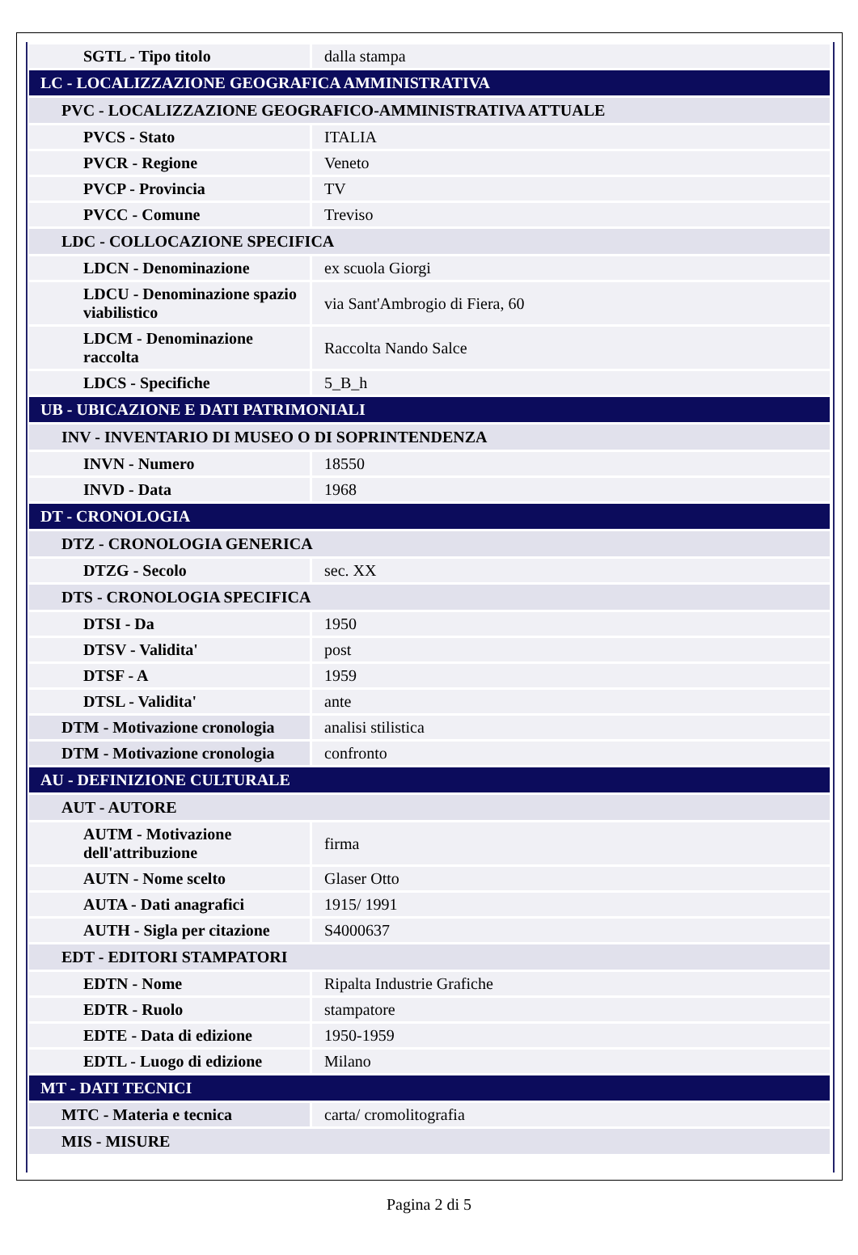| SGTL - Tipo titolo | dalla stampa |
| LC - LOCALIZZAZIONE GEOGRAFICA AMMINISTRATIVA | |
| PVC - LOCALIZZAZIONE GEOGRAFICO-AMMINISTRATIVA ATTUALE | |
| PVCS - Stato | ITALIA |
| PVCR - Regione | Veneto |
| PVCP - Provincia | TV |
| PVCC - Comune | Treviso |
| LDC - COLLOCAZIONE SPECIFICA | |
| LDCN - Denominazione | ex scuola Giorgi |
| LDCU - Denominazione spazio viabilistico | via Sant'Ambrogio di Fiera, 60 |
| LDCM - Denominazione raccolta | Raccolta Nando Salce |
| LDCS - Specifiche | 5_B_h |
| UB - UBICAZIONE E DATI PATRIMONIALI | |
| INV - INVENTARIO DI MUSEO O DI SOPRINTENDENZA | |
| INVN - Numero | 18550 |
| INVD - Data | 1968 |
| DT - CRONOLOGIA | |
| DTZ - CRONOLOGIA GENERICA | |
| DTZG - Secolo | sec. XX |
| DTS - CRONOLOGIA SPECIFICA | |
| DTSI - Da | 1950 |
| DTSV - Validita' | post |
| DTSF - A | 1959 |
| DTSL - Validita' | ante |
| DTM - Motivazione cronologia | analisi stilistica |
| DTM - Motivazione cronologia | confronto |
| AU - DEFINIZIONE CULTURALE | |
| AUT - AUTORE | |
| AUTM - Motivazione dell'attribuzione | firma |
| AUTN - Nome scelto | Glaser Otto |
| AUTA - Dati anagrafici | 1915/ 1991 |
| AUTH - Sigla per citazione | S4000637 |
| EDT - EDITORI STAMPATORI | |
| EDTN - Nome | Ripalta Industrie Grafiche |
| EDTR - Ruolo | stampatore |
| EDTE - Data di edizione | 1950-1959 |
| EDTL - Luogo di edizione | Milano |
| MT - DATI TECNICI | |
| MTC - Materia e tecnica | carta/ cromolitografia |
| MIS - MISURE | |
Pagina 2 di 5